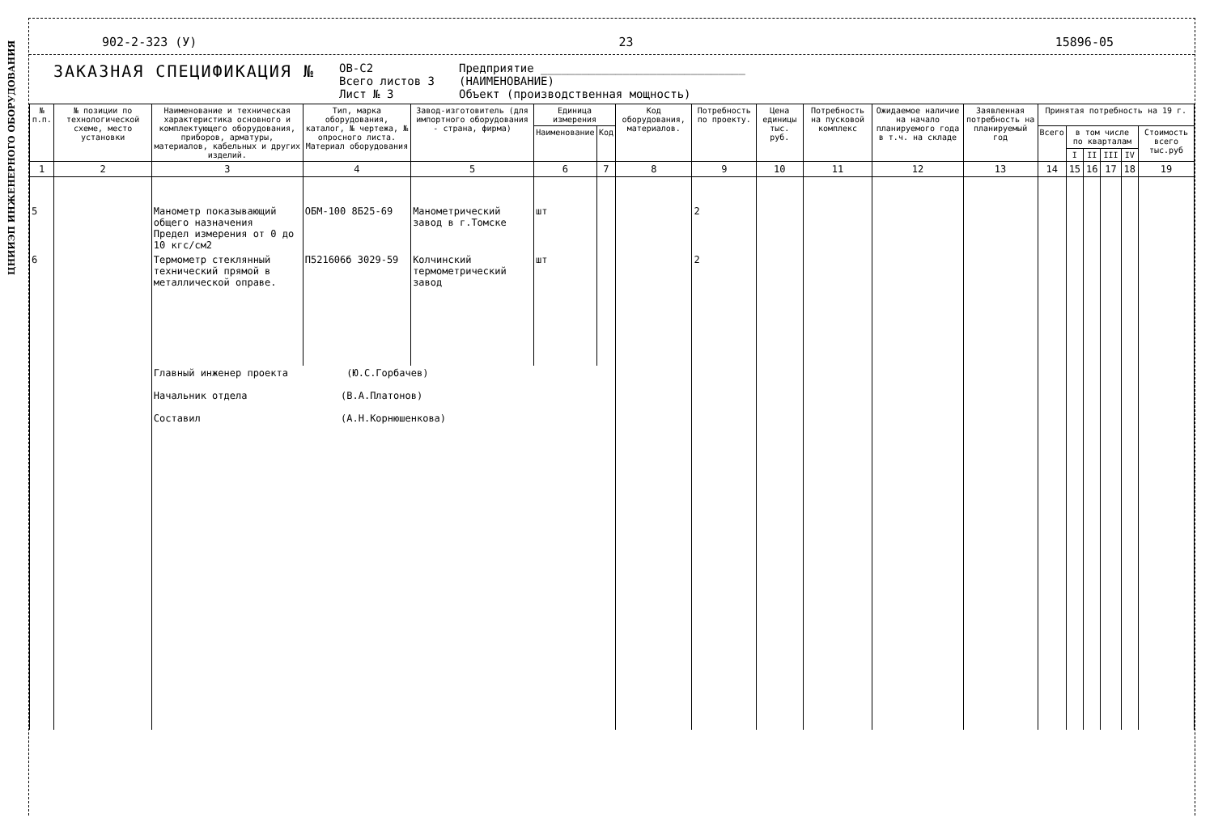ЦНИИЭП ИНЖЕНЕРНОГО ОБОРУДОВАНИЯ
902-2-323 (У) 23 15896-05
ЗАКАЗНАЯ СПЕЦИФИКАЦИЯ №
ОВ-С2
Всего листов 3
Лист № 3
Предприятие ______________________________
(НАИМЕНОВАНИЕ)
Объект (производственная мощность)
| № п.п. | № позиции по технологической схеме, место установки | Наименование и техническая характеристика основного и комплектующего оборудования, приборов, арматуры, материалов, кабельных и других изделий. | Тип, марка оборудования, каталог, № чертежа, № опросного листа. Материал оборудования | Завод-изготовитель (для импортного оборудования - страна, фирма) | Единица измерения | | Код оборудования, материалов. | Потребность по проекту. | Цена единицы тыс. руб. | Потребность на пусковой комплекс | Ожидаемое наличие на начало планируемого года в т.ч. на складе | Заявленная потребность на планируемый год | Принятая потребность на 19 г. | | | | | |
| --- | --- | --- | --- | --- | --- | --- | --- | --- | --- | --- | --- | --- | --- | --- | --- | --- | --- | --- |
| | | | | | Наименование | Код | | | | | | | Всего | в том числе по кварталам | | | | Стоимость всего тыс.руб |
| | | | | | | | | | | | | | | I | II | III | IV | |
| 1 | 2 | 3 | 4 | 5 | 6 | 7 | 8 | 9 | 10 | 11 | 12 | 13 | 14 | 15 | 16 | 17 | 18 | 19 |
| 5 | | Манометр показывающий общего назначения Предел измерения от 0 до 10 кгс/см2 | ОБМ-100 8Б25-69 | Манометрический завод в г.Томске | шт | | | 2 | | | | | | | | | | |
| 6 | | Термометр стеклянный технический прямой в металлической оправе. | П521606б 3029-59 | Колчинский термометрический завод | шт | | | 2 | | | | | | | | | | |
| | | Главный инженер проекта (Ю.С.Горбачев) Начальник отдела (В.А.Платонов) Составил (А.Н.Корнюшенкова) | | | | | | | | | | | | | | | | |